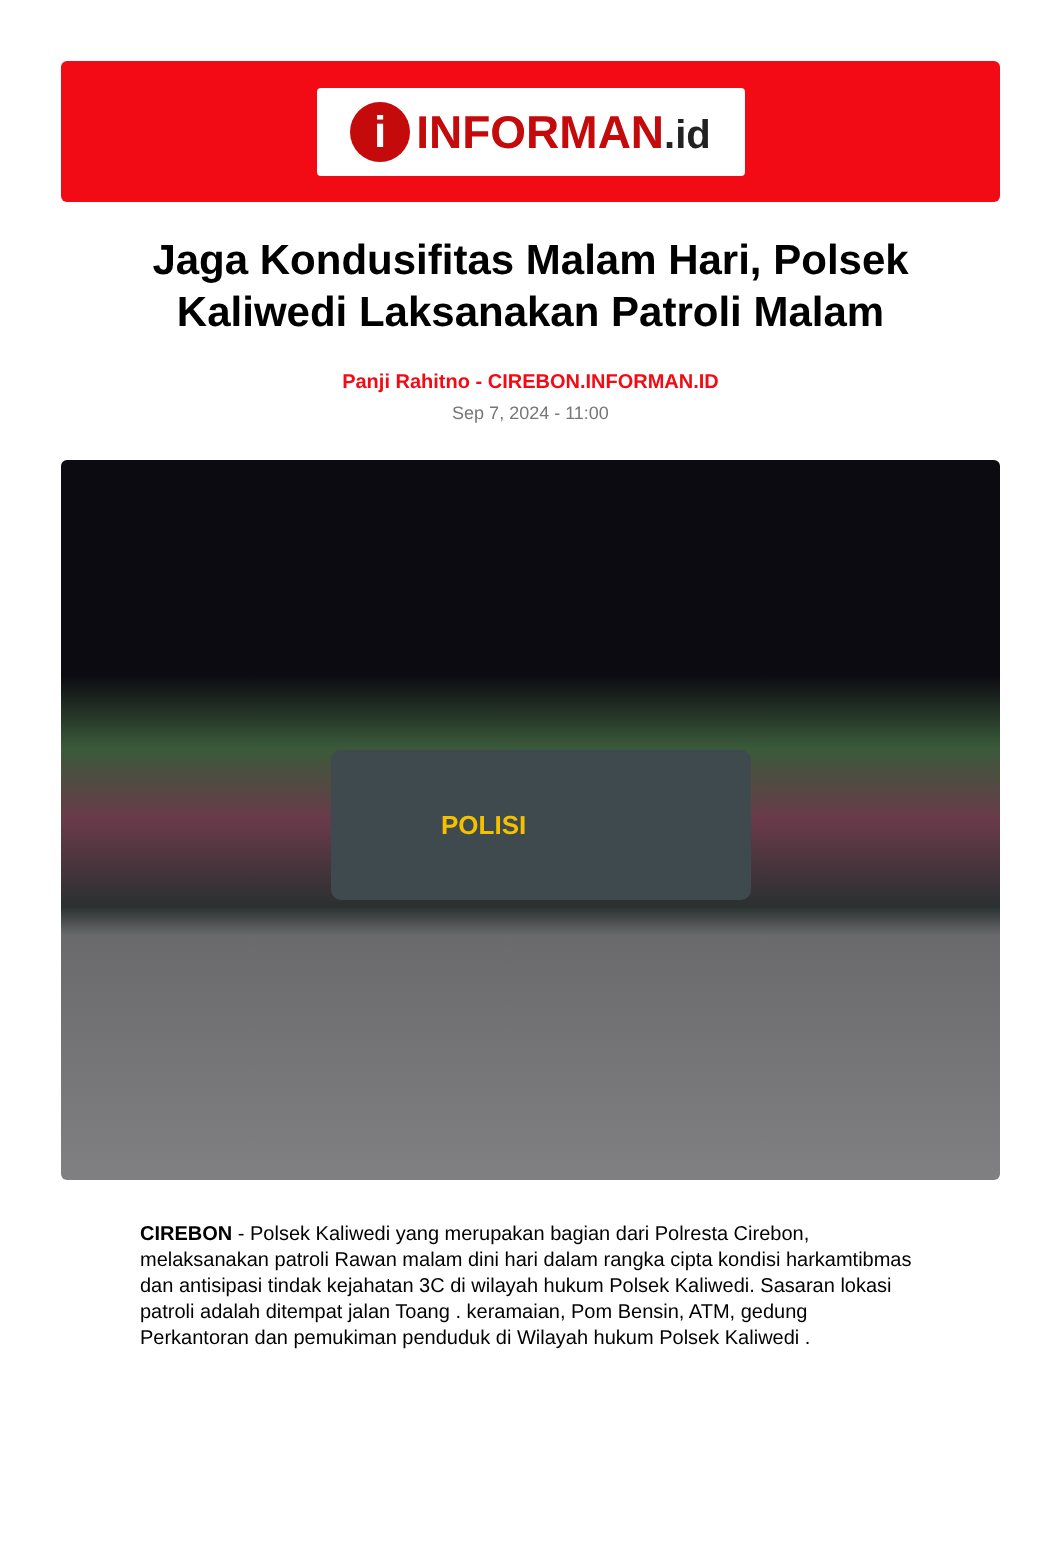i
INFORMAN.id
Jaga Kondusifitas Malam Hari, Polsek Kaliwedi Laksanakan Patroli Malam
Panji Rahitno - CIREBON.INFORMAN.ID
Sep 7, 2024 - 11:00
POLISI
CIREBON - Polsek Kaliwedi yang merupakan bagian dari Polresta Cirebon, melaksanakan patroli Rawan malam dini hari dalam rangka cipta kondisi harkamtibmas dan antisipasi tindak kejahatan 3C di wilayah hukum Polsek Kaliwedi. Sasaran lokasi patroli adalah ditempat jalan Toang . keramaian, Pom Bensin, ATM, gedung Perkantoran dan pemukiman penduduk di Wilayah hukum Polsek Kaliwedi .